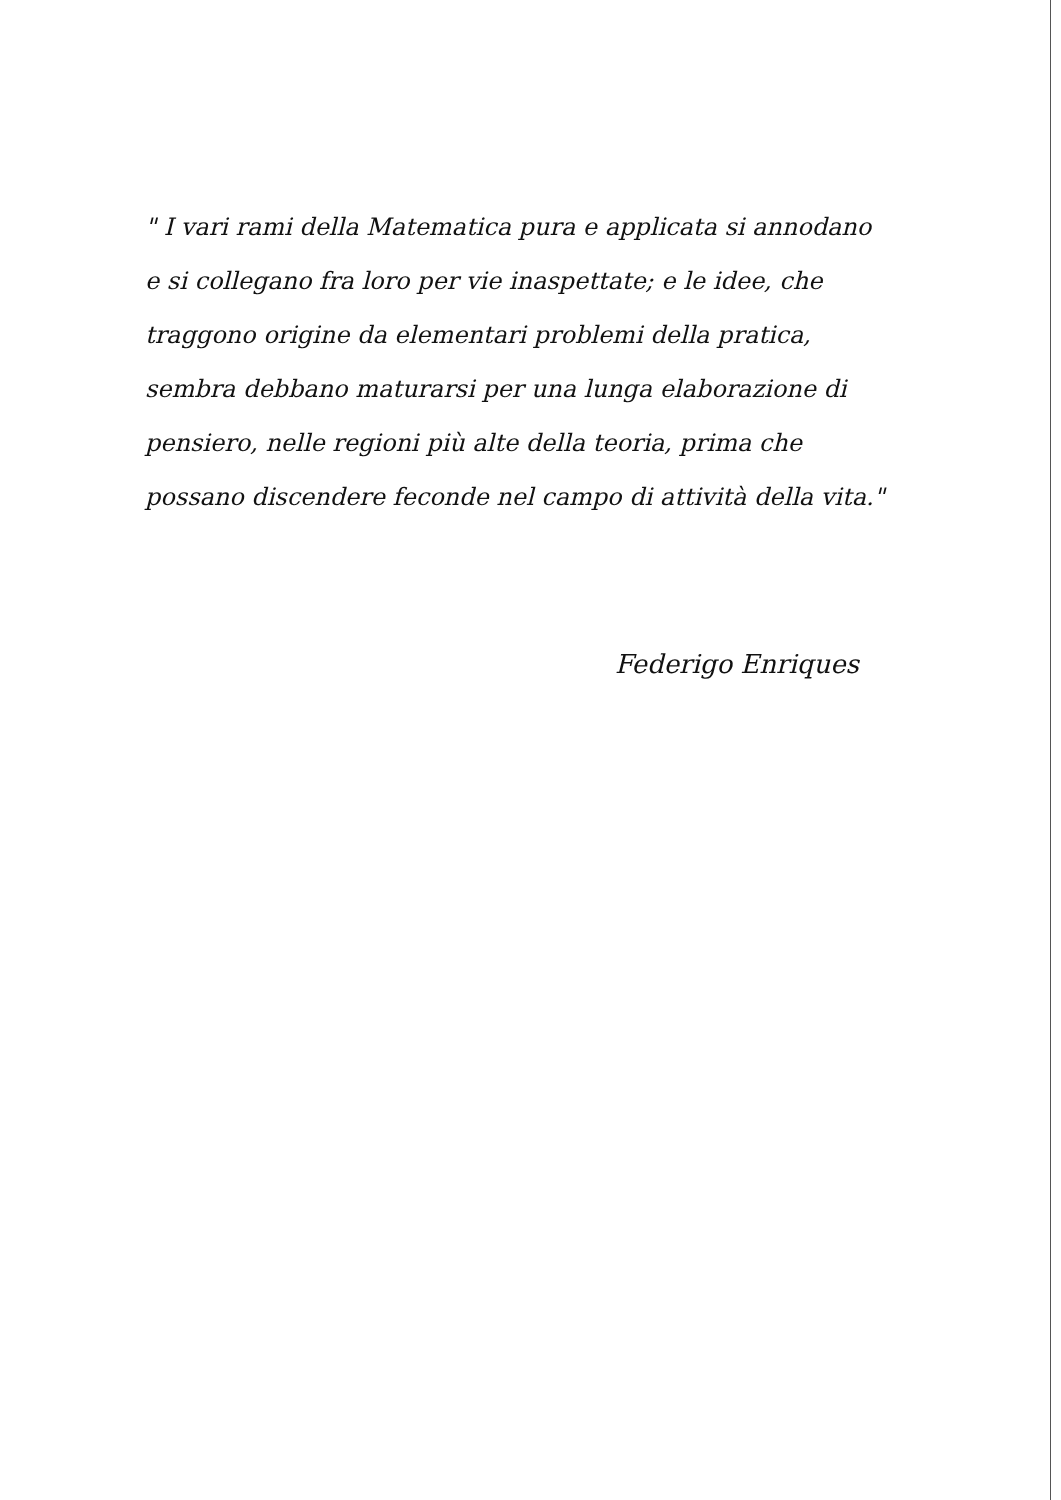" I vari rami della Matematica pura e applicata si annodano e si collegano fra loro per vie inaspettate; e le idee, che traggono origine da elementari problemi della pratica, sembra debbano maturarsi per una lunga elaborazione di pensiero, nelle regioni più alte della teoria, prima che possano discendere feconde nel campo di attività della vita."
Federigo Enriques